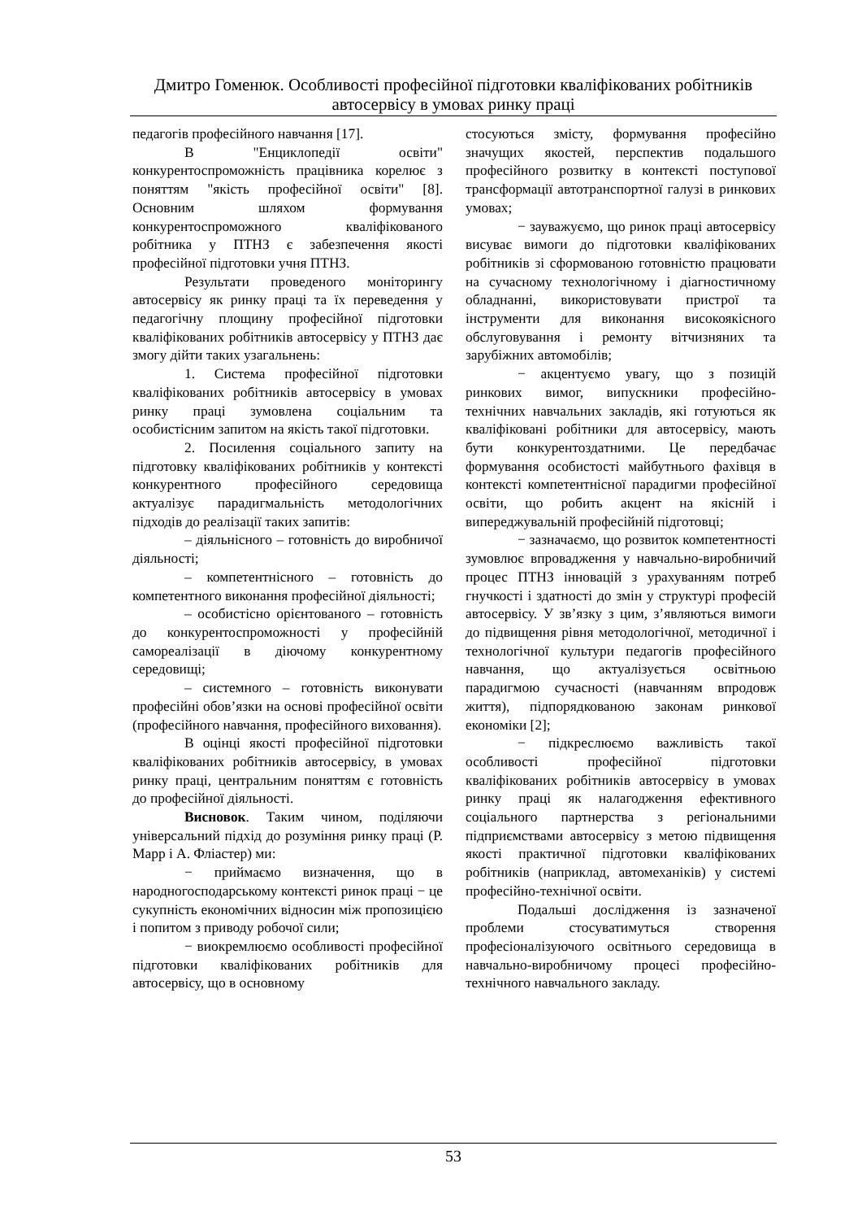Дмитро Гоменюк. Особливості професійної підготовки кваліфікованих робітників
автосервісу в умовах ринку праці
педагогів професійного навчання [17].
В "Енциклопедії освіти" конкурентоспроможність працівника корелює з поняттям "якість професійної освіти" [8]. Основним шляхом формування конкурентоспроможного кваліфікованого робітника у ПТНЗ є забезпечення якості професійної підготовки учня ПТНЗ.
Результати проведеного моніторингу автосервісу як ринку праці та їх переведення у педагогічну площину професійної підготовки кваліфікованих робітників автосервісу у ПТНЗ дає змогу дійти таких узагальнень:
1. Система професійної підготовки кваліфікованих робітників автосервісу в умовах ринку праці зумовлена соціальним та особистісним запитом на якість такої підготовки.
2. Посилення соціального запиту на підготовку кваліфікованих робітників у контексті конкурентного професійного середовища актуалізує парадигмальність методологічних підходів до реалізації таких запитів:
– діяльнісного – готовність до виробничої діяльності;
– компетентнісного – готовність до компетентного виконання професійної діяльності;
– особистісно орієнтованого – готовність до конкурентоспроможності у професійній самореалізації в діючому конкурентному середовищі;
– системного – готовність виконувати професійні обов’язки на основі професійної освіти (професійного навчання, професійного виховання).
В оцінці якості професійної підготовки кваліфікованих робітників автосервісу, в умовах ринку праці, центральним поняттям є готовність до професійної діяльності.
Висновок. Таким чином, поділяючи універсальний підхід до розуміння ринку праці (Р. Марр і А. Фліастер) ми:
− приймаємо визначення, що в народногосподарському контексті ринок праці − це сукупність економічних відносин між пропозицією і попитом з приводу робочої сили;
− виокремлюємо особливості професійної підготовки кваліфікованих робітників для автосервісу, що в основному
стосуються змісту, формування професійно значущих якостей, перспектив подальшого професійного розвитку в контексті поступової трансформації автотранспортної галузі в ринкових умовах;
− зауважуємо, що ринок праці автосервісу висуває вимоги до підготовки кваліфікованих робітників зі сформованою готовністю працювати на сучасному технологічному і діагностичному обладнанні, використовувати пристрої та інструменти для виконання високоякісного обслуговування і ремонту вітчизняних та зарубіжних автомобілів;
− акцентуємо увагу, що з позицій ринкових вимог, випускники професійно-технічних навчальних закладів, які готуються як кваліфіковані робітники для автосервісу, мають бути конкурентоздатними. Це передбачає формування особистості майбутнього фахівця в контексті компетентнісної парадигми професійної освіти, що робить акцент на якісній і випереджувальній професійній підготовці;
− зазначаємо, що розвиток компетентності зумовлює впровадження у навчально-виробничий процес ПТНЗ інновацій з урахуванням потреб гнучкості і здатності до змін у структурі професій автосервісу. У зв’язку з цим, з’являються вимоги до підвищення рівня методологічної, методичної і технологічної культури педагогів професійного навчання, що актуалізується освітньою парадигмою сучасності (навчанням впродовж життя), підпорядкованою законам ринкової економіки [2];
− підкреслюємо важливість такої особливості професійної підготовки кваліфікованих робітників автосервісу в умовах ринку праці як налагодження ефективного соціального партнерства з регіональними підприємствами автосервісу з метою підвищення якості практичної підготовки кваліфікованих робітників (наприклад, автомеханіків) у системі професійно-технічної освіти.
Подальші дослідження із зазначеної проблеми стосуватимуться створення професіоналізуючого освітнього середовища в навчально-виробничому процесі професійно-технічного навчального закладу.
53